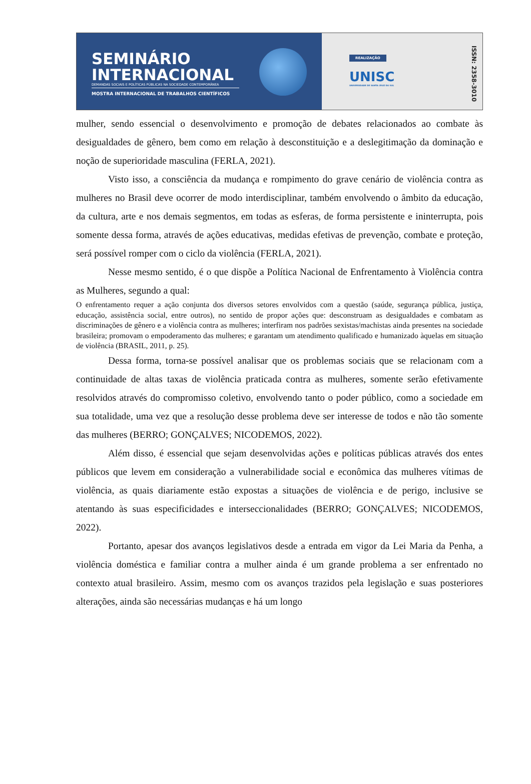SEMINÁRIO
INTERNACIONAL
DEMANDAS SOCIAIS E POLÍTICAS PÚBLICAS NA SOCIEDADE CONTEMPORÂNEA
MOSTRA INTERNACIONAL DE TRABALHOS CIENTÍFICOS
REALIZAÇÃO
UNISC
UNIVERSIDADE DE SANTA CRUZ DO SUL
ISSN: 2358-3010
mulher, sendo essencial o desenvolvimento e promoção de debates relacionados ao combate às desigualdades de gênero, bem como em relação à desconstituição e a deslegitimação da dominação e noção de superioridade masculina (FERLA, 2021).
Visto isso, a consciência da mudança e rompimento do grave cenário de violência contra as mulheres no Brasil deve ocorrer de modo interdisciplinar, também envolvendo o âmbito da educação, da cultura, arte e nos demais segmentos, em todas as esferas, de forma persistente e ininterrupta, pois somente dessa forma, através de ações educativas, medidas efetivas de prevenção, combate e proteção, será possível romper com o ciclo da violência (FERLA, 2021).
Nesse mesmo sentido, é o que dispõe a Política Nacional de Enfrentamento à Violência contra as Mulheres, segundo a qual:
O enfrentamento requer a ação conjunta dos diversos setores envolvidos com a questão (saúde, segurança pública, justiça, educação, assistência social, entre outros), no sentido de propor ações que: desconstruam as desigualdades e combatam as discriminações de gênero e a violência contra as mulheres; interfiram nos padrões sexistas/machistas ainda presentes na sociedade brasileira; promovam o empoderamento das mulheres; e garantam um atendimento qualificado e humanizado àquelas em situação de violência (BRASIL, 2011, p. 25).
Dessa forma, torna-se possível analisar que os problemas sociais que se relacionam com a continuidade de altas taxas de violência praticada contra as mulheres, somente serão efetivamente resolvidos através do compromisso coletivo, envolvendo tanto o poder público, como a sociedade em sua totalidade, uma vez que a resolução desse problema deve ser interesse de todos e não tão somente das mulheres (BERRO; GONÇALVES; NICODEMOS, 2022).
Além disso, é essencial que sejam desenvolvidas ações e políticas públicas através dos entes públicos que levem em consideração a vulnerabilidade social e econômica das mulheres vítimas de violência, as quais diariamente estão expostas a situações de violência e de perigo, inclusive se atentando às suas especificidades e interseccionalidades (BERRO; GONÇALVES; NICODEMOS, 2022).
Portanto, apesar dos avanços legislativos desde a entrada em vigor da Lei Maria da Penha, a violência doméstica e familiar contra a mulher ainda é um grande problema a ser enfrentado no contexto atual brasileiro. Assim, mesmo com os avanços trazidos pela legislação e suas posteriores alterações, ainda são necessárias mudanças e há um longo